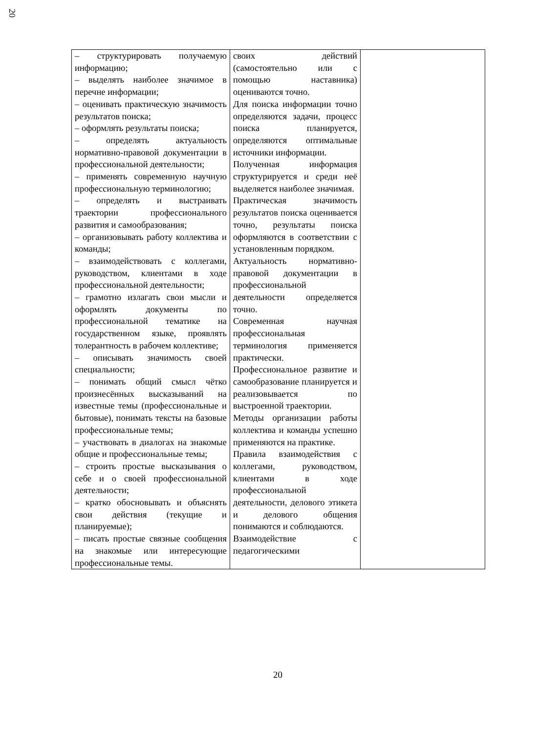20
| – структурировать получаемую информацию; – выделять наиболее значимое в перечне информации; – оценивать практическую значимость результатов поиска; – оформлять результаты поиска; – определять актуальность нормативно-правовой документации в профессиональной деятельности; – применять современную научную профессиональную терминологию; – определять и выстраивать траектории профессионального развития и самообразования; – организовывать работу коллектива и команды; – взаимодействовать с коллегами, руководством, клиентами в ходе профессиональной деятельности; – грамотно излагать свои мысли и оформлять документы по профессиональной тематике на государственном языке, проявлять толерантность в рабочем коллективе; – описывать значимость своей специальности; – понимать общий смысл чётко произнесённых высказываний на известные темы (профессиональные и бытовые), понимать тексты на базовые профессиональные темы; – участвовать в диалогах на знакомые общие и профессиональные темы; – строить простые высказывания о себе и о своей профессиональной деятельности; – кратко обосновывать и объяснять свои действия (текущие и планируемые); – писать простые связные сообщения на знакомые или интересующие профессиональные темы. | своих действий (самостоятельно или с помощью наставника) оцениваются точно. Для поиска информации точно определяются задачи, процесс поиска планируется, определяются оптимальные источники информации. Полученная информация структурируется и среди неё выделяется наиболее значимая. Практическая значимость результатов поиска оценивается точно, результаты поиска оформляются в соответствии с установленным порядком. Актуальность нормативно-правовой документации в профессиональной деятельности определяется точно. Современная научная профессиональная терминология применяется практически. Профессиональное развитие и самообразование планируется и реализовывается по выстроенной траектории. Методы организации работы коллектива и команды успешно применяются на практике. Правила взаимодействия с коллегами, руководством, клиентами в ходе профессиональной деятельности, делового этикета и делового общения понимаются и соблюдаются. Взаимодействие с педагогическими | |
20